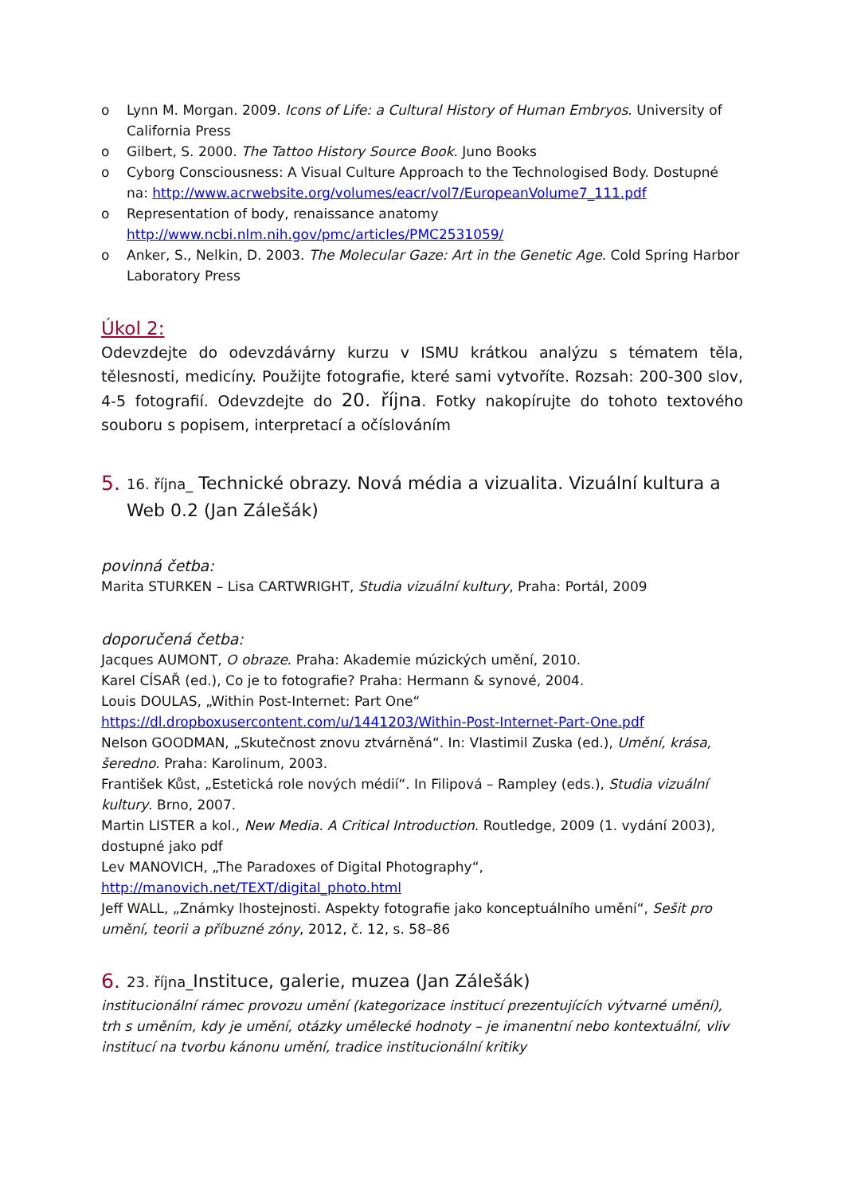o Lynn M. Morgan. 2009. Icons of Life: a Cultural History of Human Embryos. University of California Press
o Gilbert, S. 2000. The Tattoo History Source Book. Juno Books
o Cyborg Consciousness: A Visual Culture Approach to the Technologised Body. Dostupné na: http://www.acrwebsite.org/volumes/eacr/vol7/EuropeanVolume7_111.pdf
o Representation of body, renaissance anatomy http://www.ncbi.nlm.nih.gov/pmc/articles/PMC2531059/
o Anker, S., Nelkin, D. 2003. The Molecular Gaze: Art in the Genetic Age. Cold Spring Harbor Laboratory Press
Úkol 2:
Odevzdejte do odevzdávárny kurzu v ISMU krátkou analýzu s tématem těla, tělesnosti, medicíny. Použijte fotografie, které sami vytvoříte. Rozsah: 200-300 slov, 4-5 fotografií. Odevzdejte do 20. října. Fotky nakopírujte do tohoto textového souboru s popisem, interpretací a očíslováním
5. 16. října_ Technické obrazy. Nová média a vizualita. Vizuální kultura a Web 0.2 (Jan Zálešák)
povinná četba:
Marita STURKEN – Lisa CARTWRIGHT, Studia vizuální kultury, Praha: Portál, 2009
doporučená četba:
Jacques AUMONT, O obraze. Praha: Akademie múzických umění, 2010.
Karel CÍSAŘ (ed.), Co je to fotografie? Praha: Hermann & synové, 2004.
Louis DOULAS, „Within Post-Internet: Part One“
https://dl.dropboxusercontent.com/u/1441203/Within-Post-Internet-Part-One.pdf
Nelson GOODMAN, „Skutečnost znovu ztvárněná“. In: Vlastimil Zuska (ed.), Umění, krása, šeredno. Praha: Karolinum, 2003.
František Kůst, „Estetická role nových médií“. In Filipová – Rampley (eds.), Studia vizuální kultury. Brno, 2007.
Martin LISTER a kol., New Media. A Critical Introduction. Routledge, 2009 (1. vydání 2003), dostupné jako pdf
Lev MANOVICH, „The Paradoxes of Digital Photography“,
http://manovich.net/TEXT/digital_photo.html
Jeff WALL, „Známky lhostejnosti. Aspekty fotografie jako konceptuálního umění“, Sešit pro umění, teorii a příbuzné zóny, 2012, č. 12, s. 58–86
6. 23. října_Instituce, galerie, muzea (Jan Zálešák)
institucionální rámec provozu umění (kategorizace institucí prezentujících výtvarné umění), trh s uměním, kdy je umění, otázky umělecké hodnoty – je imanentní nebo kontextuální, vliv institucí na tvorbu kánonu umění, tradice institucionální kritiky